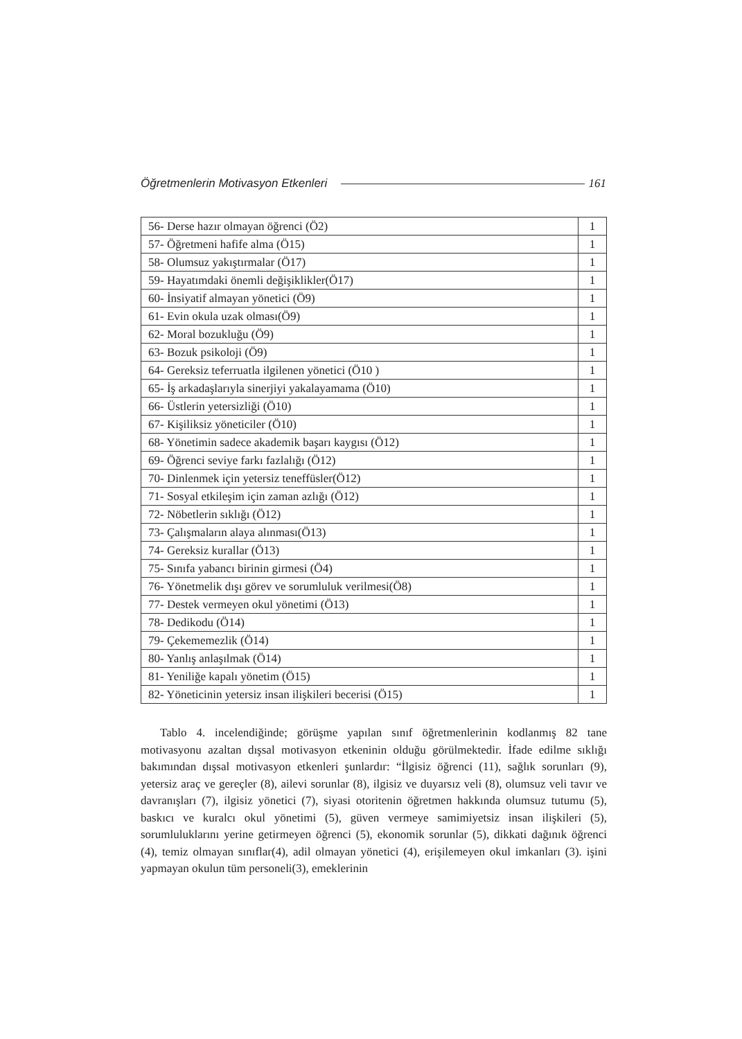Öğretmenlerin Motivasyon Etkenleri 161
| 56- Derse hazır olmayan öğrenci (Ö2) | 1 |
| 57- Öğretmeni hafife alma (Ö15) | 1 |
| 58- Olumsuz yakıştırmalar (Ö17) | 1 |
| 59- Hayatımdaki önemli değişiklikler(Ö17) | 1 |
| 60- İnsiyatif almayan yönetici (Ö9) | 1 |
| 61- Evin okula uzak olması(Ö9) | 1 |
| 62- Moral bozukluğu (Ö9) | 1 |
| 63- Bozuk psikoloji (Ö9) | 1 |
| 64- Gereksiz teferruatla ilgilenen yönetici (Ö10 ) | 1 |
| 65- İş arkadaşlarıyla sinerjiyi yakalayamama (Ö10) | 1 |
| 66- Üstlerin yetersizliği (Ö10) | 1 |
| 67- Kişiliksiz yöneticiler (Ö10) | 1 |
| 68- Yönetimin sadece akademik başarı kaygısı (Ö12) | 1 |
| 69- Öğrenci seviye farkı fazlalığı (Ö12) | 1 |
| 70- Dinlenmek için yetersiz teneffüsler(Ö12) | 1 |
| 71- Sosyal etkileşim için zaman azlığı (Ö12) | 1 |
| 72- Nöbetlerin sıklığı (Ö12) | 1 |
| 73- Çalışmaların alaya alınması(Ö13) | 1 |
| 74- Gereksiz kurallar (Ö13) | 1 |
| 75- Sınıfa yabancı birinin girmesi (Ö4) | 1 |
| 76- Yönetmelik dışı görev ve sorumluluk verilmesi(Ö8) | 1 |
| 77- Destek vermeyen okul yönetimi (Ö13) | 1 |
| 78- Dedikodu (Ö14) | 1 |
| 79- Çekememezlik (Ö14) | 1 |
| 80- Yanlış anlaşılmak (Ö14) | 1 |
| 81- Yeniliğe kapalı yönetim (Ö15) | 1 |
| 82- Yöneticinin yetersiz insan ilişkileri becerisi (Ö15) | 1 |
Tablo 4. incelendiğinde; görüşme yapılan sınıf öğretmenlerinin kodlanmış 82 tane motivasyonu azaltan dışsal motivasyon etkeninin olduğu görülmektedir. İfade edilme sıklığı bakımından dışsal motivasyon etkenleri şunlardır: “İlgisiz öğrenci (11), sağlık sorunları (9), yetersiz araç ve gereçler (8), ailevi sorunlar (8), ilgisiz ve duyarsız veli (8), olumsuz veli tavır ve davranışları (7), ilgisiz yönetici (7), siyasi otoritenin öğretmen hakkında olumsuz tutumu (5), baskıcı ve kuralcı okul yönetimi (5), güven vermeye samimiyetsiz insan ilişkileri (5), sorumluluklarını yerine getirmeyen öğrenci (5), ekonomik sorunlar (5), dikkati dağınık öğrenci (4), temiz olmayan sınıflar(4), adil olmayan yönetici (4), erişilemeyen okul imkanları (3). işini yapmayan okulun tüm personeli(3), emeklerinin